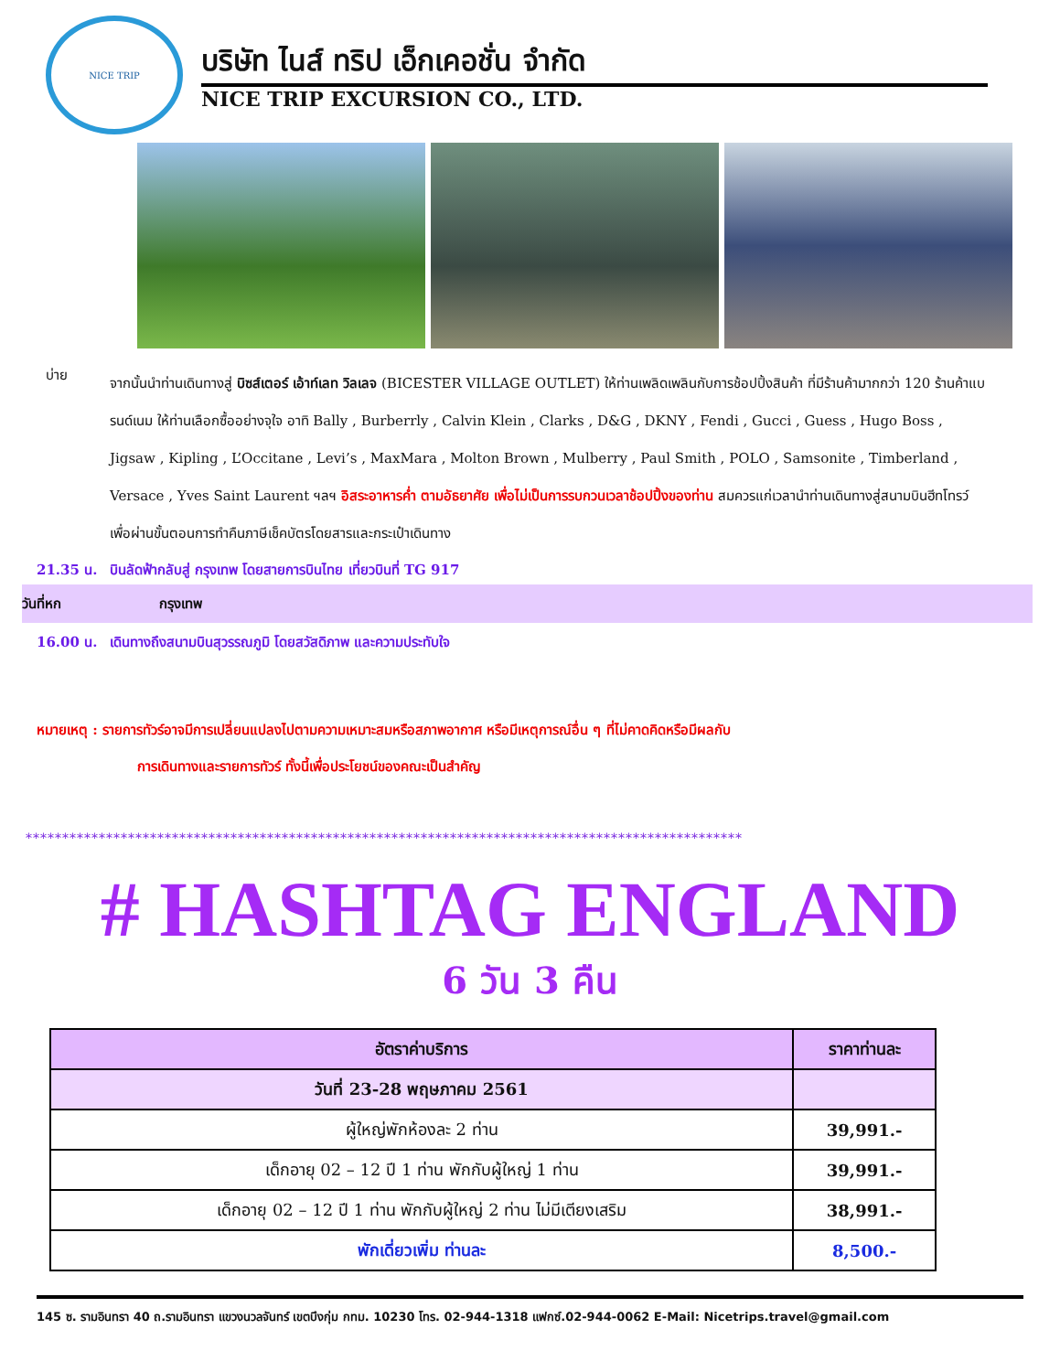NICE TRIP
บริษัท ไนส์ ทริป เอ็กเคอชั่น จำกัด
NICE TRIP EXCURSION CO., LTD.
บ่าย
จากนั้นนำท่านเดินทางสู่ บิซส์เตอร์ เอ้าท์เลท วิลเลจ (BICESTER VILLAGE OUTLET) ให้ท่านเพลิดเพลินกับการช้อปปิ้งสินค้า ที่มีร้านค้ามากกว่า 120 ร้านค้าแบรนด์เนม ให้ท่านเลือกซื้ออย่างจุใจ อาทิ Bally , Burberrly , Calvin Klein , Clarks , D&G , DKNY , Fendi , Gucci , Guess , Hugo Boss , Jigsaw , Kipling , L’Occitane , Levi’s , MaxMara , Molton Brown , Mulberry , Paul Smith , POLO , Samsonite , Timberland , Versace , Yves Saint Laurent ฯลฯ อิสระอาหารค่ำ ตามอัธยาศัย เพื่อไม่เป็นการรบกวนเวลาช้อปปิ้งของท่าน สมควรแก่เวลานำท่านเดินทางสู่สนามบินฮีทโทรว์ เพื่อผ่านขั้นตอนการทำคืนภาษีเช็คบัตรโดยสารและกระเป๋าเดินทาง
21.35 น. บินลัดฟ้ากลับสู่ กรุงเทพ โดยสายการบินไทย เที่ยวบินที่ TG 917
วันที่หก กรุงเทพ
16.00 น. เดินทางถึงสนามบินสุวรรณภูมิ โดยสวัสดิภาพ และความประทับใจ
หมายเหตุ : รายการทัวร์อาจมีการเปลี่ยนแปลงไปตามความเหมาะสมหรือสภาพอากาศ หรือมีเหตุการณ์อื่น ๆ ที่ไม่คาดคิดหรือมีผลกับ
การเดินทางและรายการทัวร์ ทั้งนี้เพื่อประโยชน์ของคณะเป็นสำคัญ
**************************************************************************************************
# HASHTAG ENGLAND
6 วัน 3 คืน
| อัตราค่าบริการ | ราคาท่านละ |
| --- | --- |
| วันที่ 23-28 พฤษภาคม 2561 | |
| ผู้ใหญ่พักห้องละ 2 ท่าน | 39,991.- |
| เด็กอายุ 02 – 12 ปี 1 ท่าน พักกับผู้ใหญ่ 1 ท่าน | 39,991.- |
| เด็กอายุ 02 – 12 ปี 1 ท่าน พักกับผู้ใหญ่ 2 ท่าน ไม่มีเตียงเสริม | 38,991.- |
| พักเดี่ยวเพิ่ม ท่านละ | 8,500.- |
145 ซ. รามอินทรา 40 ถ.รามอินทรา แขวงนวลจันทร์ เขตบึงกุ่ม กทม. 10230 โทร. 02-944-1318 แฟกซ์.02-944-0062 E-Mail: Nicetrips.travel@gmail.com